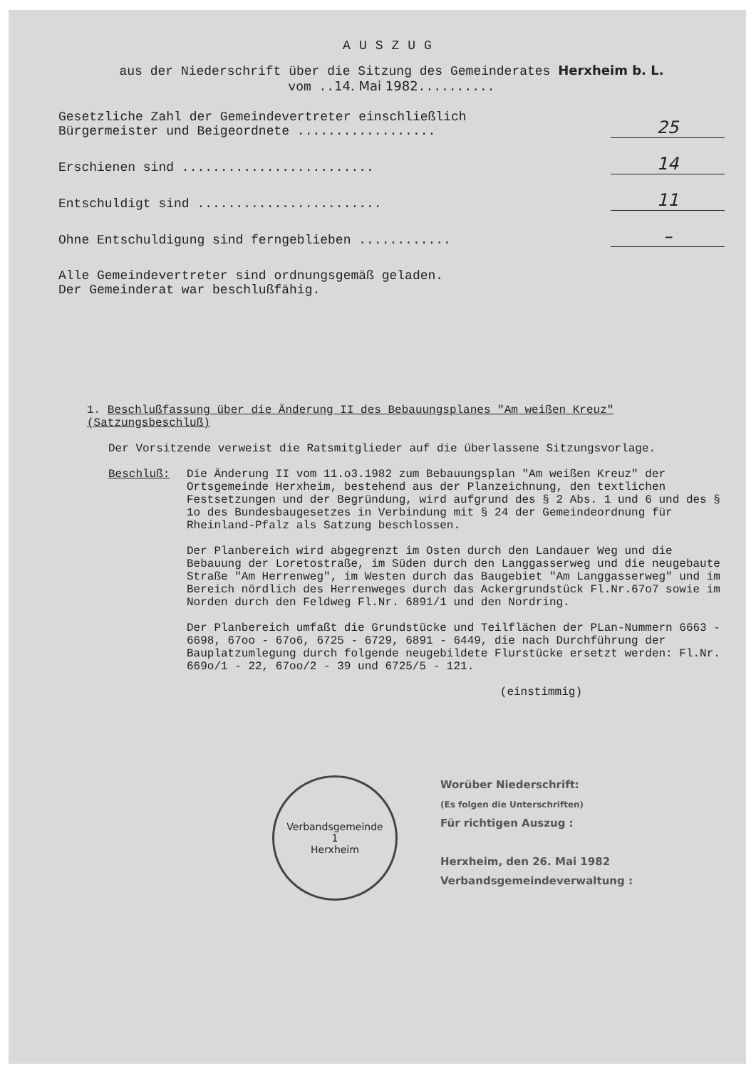AUSZUG
aus der Niederschrift über die Sitzung des Gemeinderates Herxheim b. L.
vom ..14. Mai 1982..........
Gesetzliche Zahl der Gemeindevertreter einschließlich
Bürgermeister und Beigeordnete ..................
25
Erschienen sind .........................
14
Entschuldigt sind ........................
11
Ohne Entschuldigung sind ferngeblieben ............
–
Alle Gemeindevertreter sind ordnungsgemäß geladen.
Der Gemeinderat war beschlußfähig.
1. Beschlußfassung über die Änderung II des Bebauungsplanes "Am weißen Kreuz" (Satzungsbeschluß)
Der Vorsitzende verweist die Ratsmitglieder auf die überlassene Sitzungsvorlage.
Beschluß: Die Änderung II vom 11.o3.1982 zum Bebauungsplan "Am weißen Kreuz" der Ortsgemeinde Herxheim, bestehend aus der Planzeichnung, den textlichen Festsetzungen und der Begründung, wird aufgrund des § 2 Abs. 1 und 6 und des § 1o des Bundesbaugesetzes in Verbindung mit § 24 der Gemeindeordnung für Rheinland-Pfalz als Satzung beschlossen.
Der Planbereich wird abgegrenzt im Osten durch den Landauer Weg und die Bebauung der Loretostraße, im Süden durch den Langgasserweg und die neugebaute Straße "Am Herrenweg", im Westen durch das Baugebiet "Am Langgasserweg" und im Bereich nördlich des Herrenweges durch das Ackergrundstück Fl.Nr.67o7 sowie im Norden durch den Feldweg Fl.Nr. 6891/1 und den Nordring.
Der Planbereich umfaßt die Grundstücke und Teilflächen der PLan-Nummern 6663 - 6698, 67oo - 67o6, 6725 - 6729, 6891 - 6449, die nach Durchführung der Bauplatzumlegung durch folgende neugebildete Flurstücke ersetzt werden: Fl.Nr. 669o/1 - 22, 67oo/2 - 39 und 6725/5 - 121.
(einstimmig)
Verbandsgemeinde
1
Herxheim
Worüber Niederschrift:
(Es folgen die Unterschriften)
Für richtigen Auszug :
Herxheim, den 26. Mai 1982
Verbandsgemeindeverwaltung :